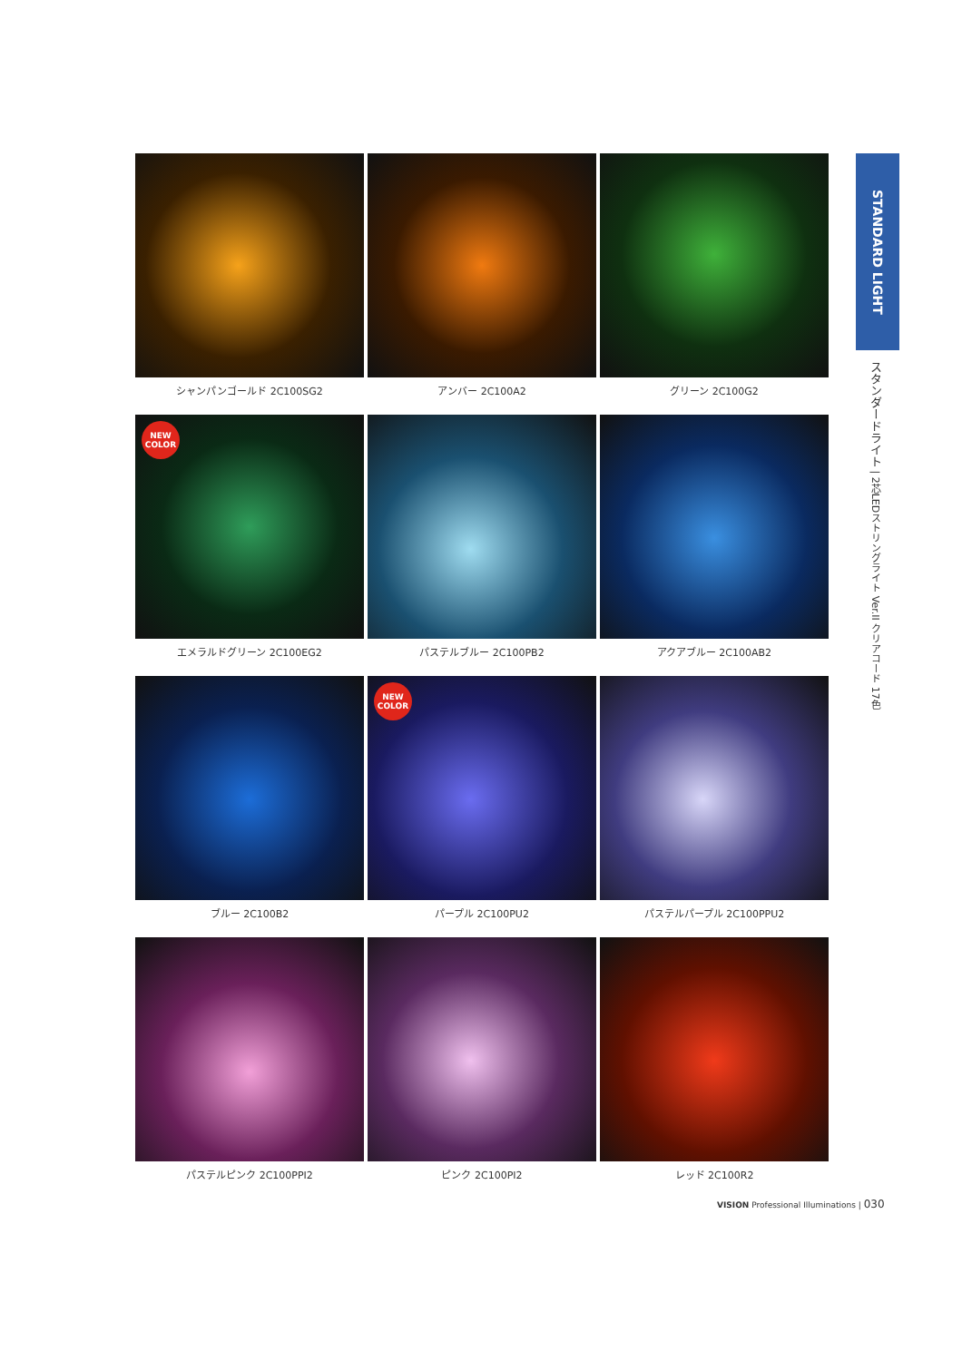シャンパンゴールド 2C100SG2
アンバー 2C100A2
グリーン 2C100G2
NEW
COLOR
エメラルドグリーン 2C100EG2
パステルブルー 2C100PB2
アクアブルー 2C100AB2
ブルー 2C100B2
NEW
COLOR
パープル 2C100PU2
パステルパープル 2C100PPU2
パステルピンク 2C100PPI2
ピンク 2C100PI2
レッド 2C100R2
STANDARD LIGHT
スタンダードライト | 2芯LEDストリングライト Ver.II クリアコード 17色
VISION Professional Illuminations | 030